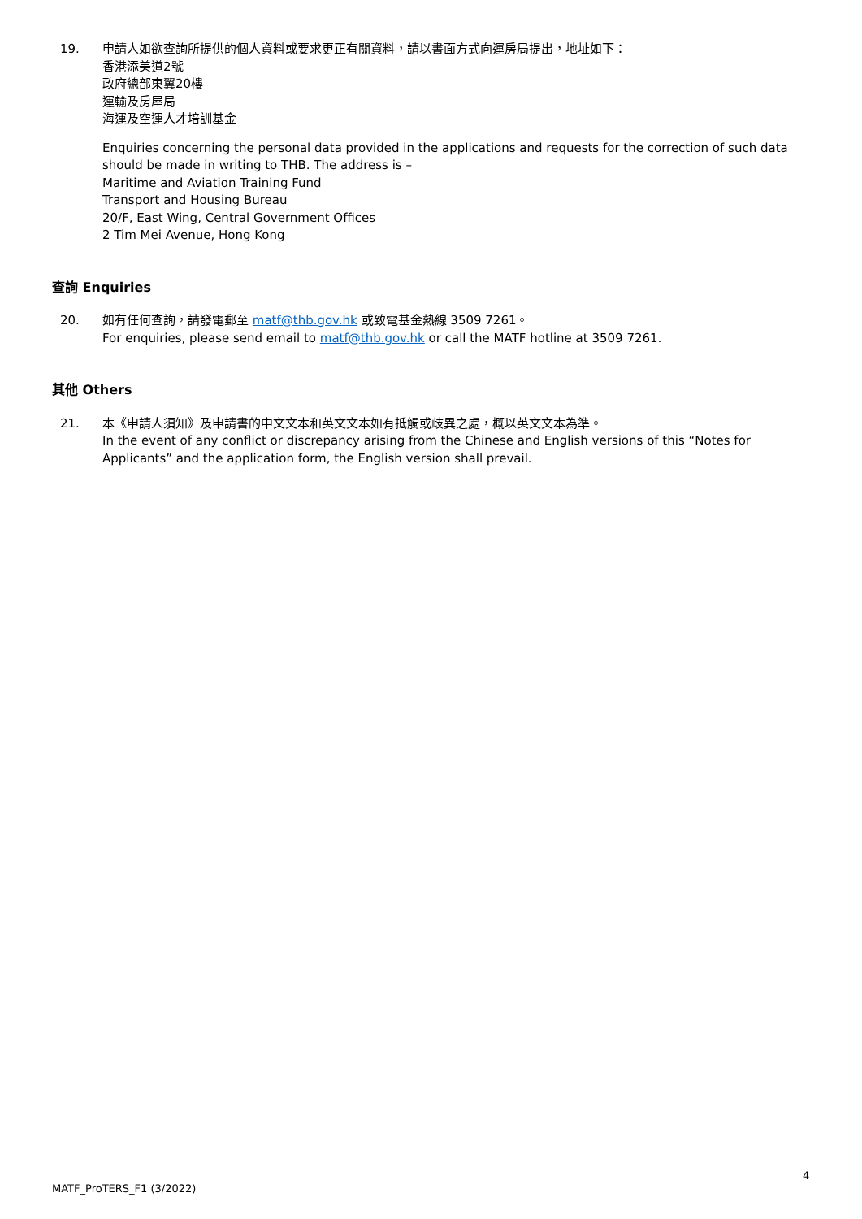19. 申請人如欲查詢所提供的個人資料或要求更正有關資料，請以書面方式向運房局提出，地址如下：
香港添美道2號
政府總部東翼20樓
運輸及房屋局
海運及空運人才培訓基金
Enquiries concerning the personal data provided in the applications and requests for the correction of such data should be made in writing to THB. The address is –
Maritime and Aviation Training Fund
Transport and Housing Bureau
20/F, East Wing, Central Government Offices
2 Tim Mei Avenue, Hong Kong
查詢 Enquiries
20. 如有任何查詢，請發電郵至 matf@thb.gov.hk 或致電基金熱線 3509 7261。
For enquiries, please send email to matf@thb.gov.hk or call the MATF hotline at 3509 7261.
其他 Others
21. 本《申請人須知》及申請書的中文文本和英文文本如有抵觸或歧異之處，概以英文文本為準。
In the event of any conflict or discrepancy arising from the Chinese and English versions of this “Notes for Applicants” and the application form, the English version shall prevail.
4
MATF_ProTERS_F1 (3/2022)